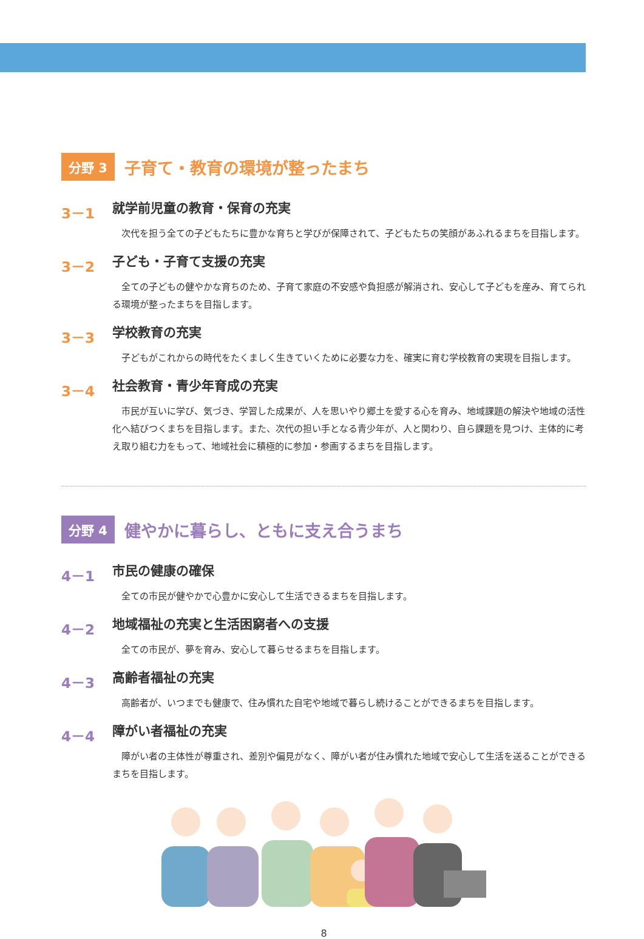分野 3 子育て・教育の環境が整ったまち
3－1 就学前児童の教育・保育の充実
次代を担う全ての子どもたちに豊かな育ちと学びが保障されて、子どもたちの笑顔があふれるまちを目指します。
3－2 子ども・子育て支援の充実
全ての子どもの健やかな育ちのため、子育て家庭の不安感や負担感が解消され、安心して子どもを産み、育てられる環境が整ったまちを目指します。
3－3 学校教育の充実
子どもがこれからの時代をたくましく生きていくために必要な力を、確実に育む学校教育の実現を目指します。
3－4 社会教育・青少年育成の充実
市民が互いに学び、気づき、学習した成果が、人を思いやり郷土を愛する心を育み、地域課題の解決や地域の活性化へ結びつくまちを目指します。また、次代の担い手となる青少年が、人と関わり、自ら課題を見つけ、主体的に考え取り組む力をもって、地域社会に積極的に参加・参画するまちを目指します。
分野 4 健やかに暮らし、ともに支え合うまち
4－1 市民の健康の確保
全ての市民が健やかで心豊かに安心して生活できるまちを目指します。
4－2 地域福祉の充実と生活困窮者への支援
全ての市民が、夢を育み、安心して暮らせるまちを目指します。
4－3 高齢者福祉の充実
高齢者が、いつまでも健康で、住み慣れた自宅や地域で暮らし続けることができるまちを目指します。
4－4 障がい者福祉の充実
障がい者の主体性が尊重され、差別や偏見がなく、障がい者が住み慣れた地域で安心して生活を送ることができるまちを目指します。
8